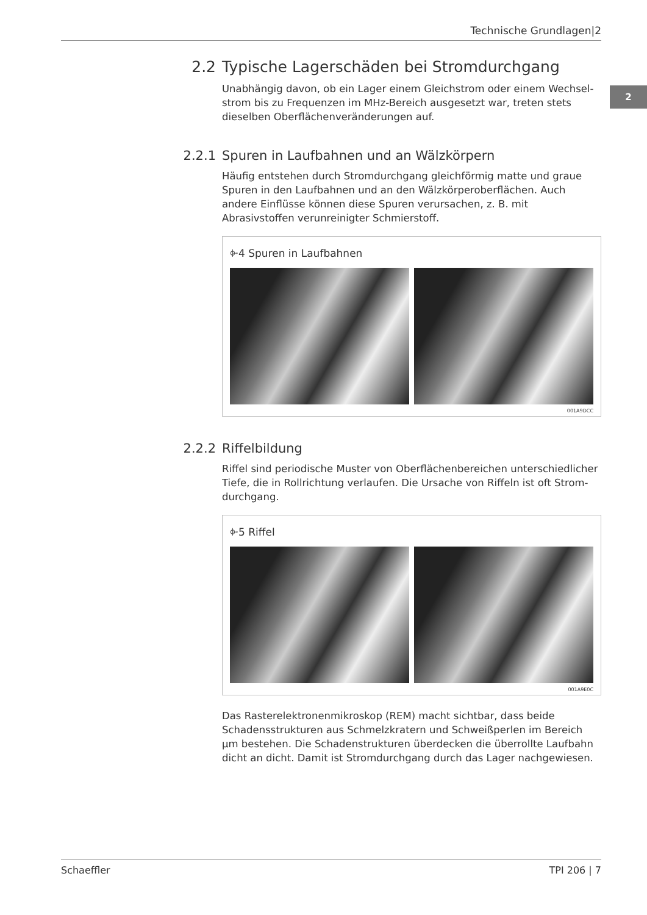Technische Grundlagen|2
2
2.2 Typische Lagerschäden bei Stromdurchgang
Unabhängig davon, ob ein Lager einem Gleichstrom oder einem Wechsel­strom bis zu Frequenzen im MHz-Bereich ausgesetzt war, treten stets diesel­ben Oberflächenveränderungen auf.
2.2.1 Spuren in Laufbahnen und an Wälzkörpern
Häufig entstehen durch Stromdurchgang gleichförmig matte und graue Spuren in den Laufbahnen und an den Wälzkörperoberflächen. Auch andere Einflüsse können diese Spuren verursachen, z. B. mit Abrasivstoffen verunrei­nigter Schmierstoff.
⌱4 Spuren in Laufbahnen
001A9DCC
2.2.2 Riffelbildung
Riffel sind periodische Muster von Oberflächenbereichen unterschiedlicher Tiefe, die in Rollrichtung verlaufen. Die Ursache von Riffeln ist oft Strom­durchgang.
⌱5 Riffel
001A9E0C
Das Rasterelektronenmikroskop (REM) macht sichtbar, dass beide Schadens­strukturen aus Schmelzkratern und Schweißperlen im Bereich µm bestehen. Die Schadenstrukturen überdecken die überrollte Laufbahn dicht an dicht. Damit ist Stromdurchgang durch das Lager nachgewiesen.
Schaeffler TPI 206 | 7